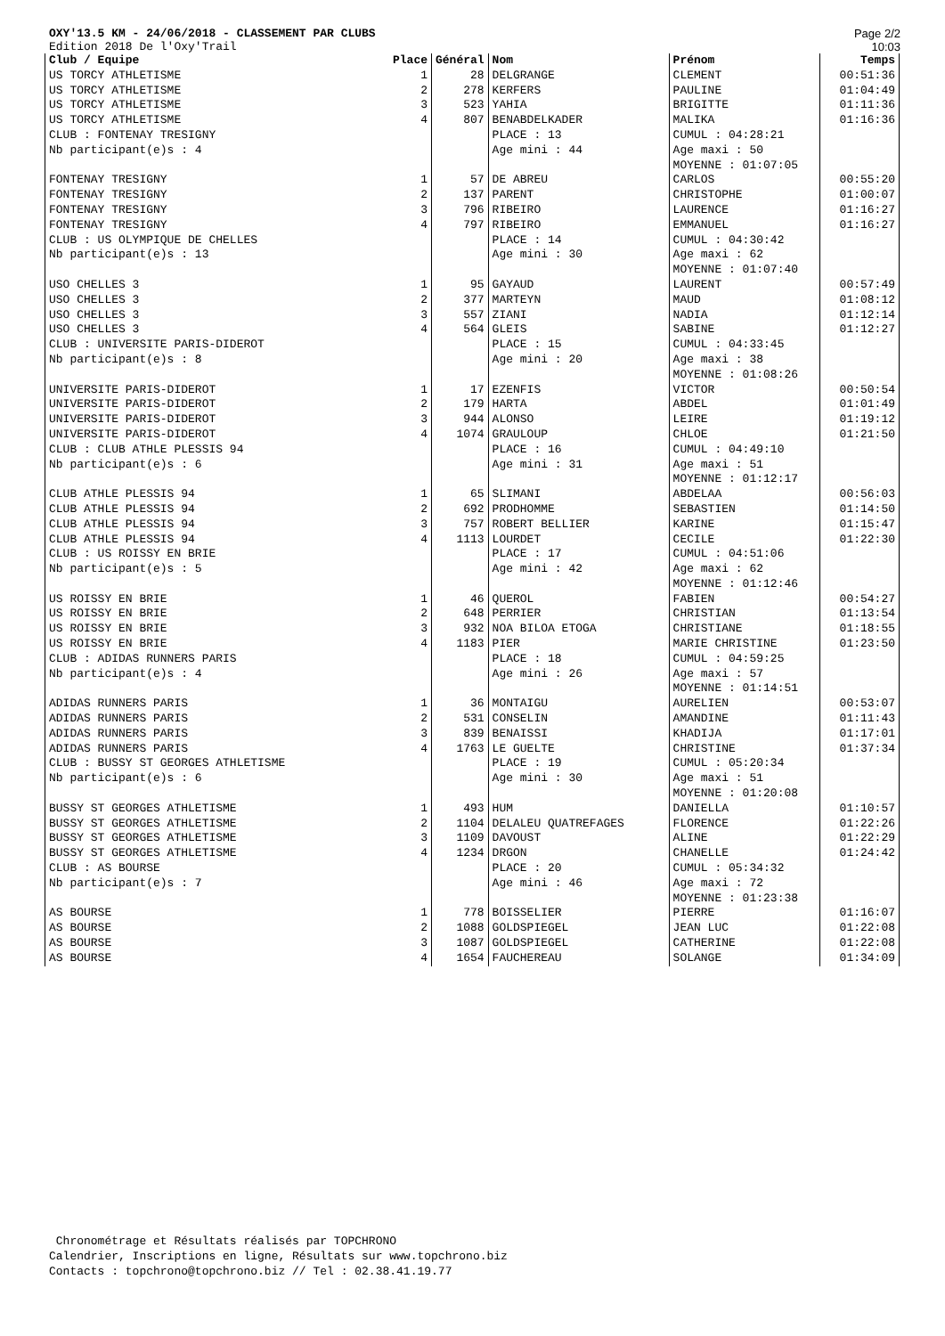OXY'13.5 KM - 24/06/2018 - CLASSEMENT PAR CLUBS
Edition 2018 De l'Oxy'Trail
Page 2/2
10:03
| Club / Equipe | Place | Général | Nom | Prénom | Temps |
| --- | --- | --- | --- | --- | --- |
| US TORCY ATHLETISME | 1 | 28 | DELGRANGE | CLEMENT | 00:51:36 |
| US TORCY ATHLETISME | 2 | 278 | KERFERS | PAULINE | 01:04:49 |
| US TORCY ATHLETISME | 3 | 523 | YAHIA | BRIGITTE | 01:11:36 |
| US TORCY ATHLETISME | 4 | 807 | BENABDELKADER | MALIKA | 01:16:36 |
| CLUB : FONTENAY TRESIGNY | | | PLACE : 13 | CUMUL : 04:28:21 | |
| Nb participant(e)s : 4 | | | Age mini : 44 | Age maxi : 50 MOYENNE : 01:07:05 | |
| FONTENAY TRESIGNY | 1 | 57 | DE ABREU | CARLOS | 00:55:20 |
| FONTENAY TRESIGNY | 2 | 137 | PARENT | CHRISTOPHE | 01:00:07 |
| FONTENAY TRESIGNY | 3 | 796 | RIBEIRO | LAURENCE | 01:16:27 |
| FONTENAY TRESIGNY | 4 | 797 | RIBEIRO | EMMANUEL | 01:16:27 |
| CLUB : US OLYMPIQUE DE CHELLES | | | PLACE : 14 | CUMUL : 04:30:42 | |
| Nb participant(e)s : 13 | | | Age mini : 30 | Age maxi : 62 MOYENNE : 01:07:40 | |
| USO CHELLES 3 | 1 | 95 | GAYAUD | LAURENT | 00:57:49 |
| USO CHELLES 3 | 2 | 377 | MARTEYN | MAUD | 01:08:12 |
| USO CHELLES 3 | 3 | 557 | ZIANI | NADIA | 01:12:14 |
| USO CHELLES 3 | 4 | 564 | GLEIS | SABINE | 01:12:27 |
| CLUB : UNIVERSITE PARIS-DIDEROT | | | PLACE : 15 | CUMUL : 04:33:45 | |
| Nb participant(e)s : 8 | | | Age mini : 20 | Age maxi : 38 MOYENNE : 01:08:26 | |
| UNIVERSITE PARIS-DIDEROT | 1 | 17 | EZENFIS | VICTOR | 00:50:54 |
| UNIVERSITE PARIS-DIDEROT | 2 | 179 | HARTA | ABDEL | 01:01:49 |
| UNIVERSITE PARIS-DIDEROT | 3 | 944 | ALONSO | LEIRE | 01:19:12 |
| UNIVERSITE PARIS-DIDEROT | 4 | 1074 | GRAULOUP | CHLOE | 01:21:50 |
| CLUB : CLUB ATHLE PLESSIS 94 | | | PLACE : 16 | CUMUL : 04:49:10 | |
| Nb participant(e)s : 6 | | | Age mini : 31 | Age maxi : 51 MOYENNE : 01:12:17 | |
| CLUB ATHLE PLESSIS 94 | 1 | 65 | SLIMANI | ABDELAA | 00:56:03 |
| CLUB ATHLE PLESSIS 94 | 2 | 692 | PRODHOMME | SEBASTIEN | 01:14:50 |
| CLUB ATHLE PLESSIS 94 | 3 | 757 | ROBERT BELLIER | KARINE | 01:15:47 |
| CLUB ATHLE PLESSIS 94 | 4 | 1113 | LOURDET | CECILE | 01:22:30 |
| CLUB : US ROISSY EN BRIE | | | PLACE : 17 | CUMUL : 04:51:06 | |
| Nb participant(e)s : 5 | | | Age mini : 42 | Age maxi : 62 MOYENNE : 01:12:46 | |
| US ROISSY EN BRIE | 1 | 46 | QUEROL | FABIEN | 00:54:27 |
| US ROISSY EN BRIE | 2 | 648 | PERRIER | CHRISTIAN | 01:13:54 |
| US ROISSY EN BRIE | 3 | 932 | NOA BILOA ETOGA | CHRISTIANE | 01:18:55 |
| US ROISSY EN BRIE | 4 | 1183 | PIER | MARIE CHRISTINE | 01:23:50 |
| CLUB : ADIDAS RUNNERS PARIS | | | PLACE : 18 | CUMUL : 04:59:25 | |
| Nb participant(e)s : 4 | | | Age mini : 26 | Age maxi : 57 MOYENNE : 01:14:51 | |
| ADIDAS RUNNERS PARIS | 1 | 36 | MONTAIGU | AURELIEN | 00:53:07 |
| ADIDAS RUNNERS PARIS | 2 | 531 | CONSELIN | AMANDINE | 01:11:43 |
| ADIDAS RUNNERS PARIS | 3 | 839 | BENAISSI | KHADIJA | 01:17:01 |
| ADIDAS RUNNERS PARIS | 4 | 1763 | LE GUELTE | CHRISTINE | 01:37:34 |
| CLUB : BUSSY ST GEORGES ATHLETISME | | | PLACE : 19 | CUMUL : 05:20:34 | |
| Nb participant(e)s : 6 | | | Age mini : 30 | Age maxi : 51 MOYENNE : 01:20:08 | |
| BUSSY ST GEORGES ATHLETISME | 1 | 493 | HUM | DANIELLA | 01:10:57 |
| BUSSY ST GEORGES ATHLETISME | 2 | 1104 | DELALEU QUATREFAGES | FLORENCE | 01:22:26 |
| BUSSY ST GEORGES ATHLETISME | 3 | 1109 | DAVOUST | ALINE | 01:22:29 |
| BUSSY ST GEORGES ATHLETISME | 4 | 1234 | DRGON | CHANELLE | 01:24:42 |
| CLUB : AS BOURSE | | | PLACE : 20 | CUMUL : 05:34:32 | |
| Nb participant(e)s : 7 | | | Age mini : 46 | Age maxi : 72 MOYENNE : 01:23:38 | |
| AS BOURSE | 1 | 778 | BOISSELIER | PIERRE | 01:16:07 |
| AS BOURSE | 2 | 1088 | GOLDSPIEGEL | JEAN LUC | 01:22:08 |
| AS BOURSE | 3 | 1087 | GOLDSPIEGEL | CATHERINE | 01:22:08 |
| AS BOURSE | 4 | 1654 | FAUCHEREAU | SOLANGE | 01:34:09 |
Chronométrage et Résultats réalisés par TOPCHRONO
Calendrier, Inscriptions en ligne, Résultats sur www.topchrono.biz
Contacts : topchrono@topchrono.biz // Tel : 02.38.41.19.77